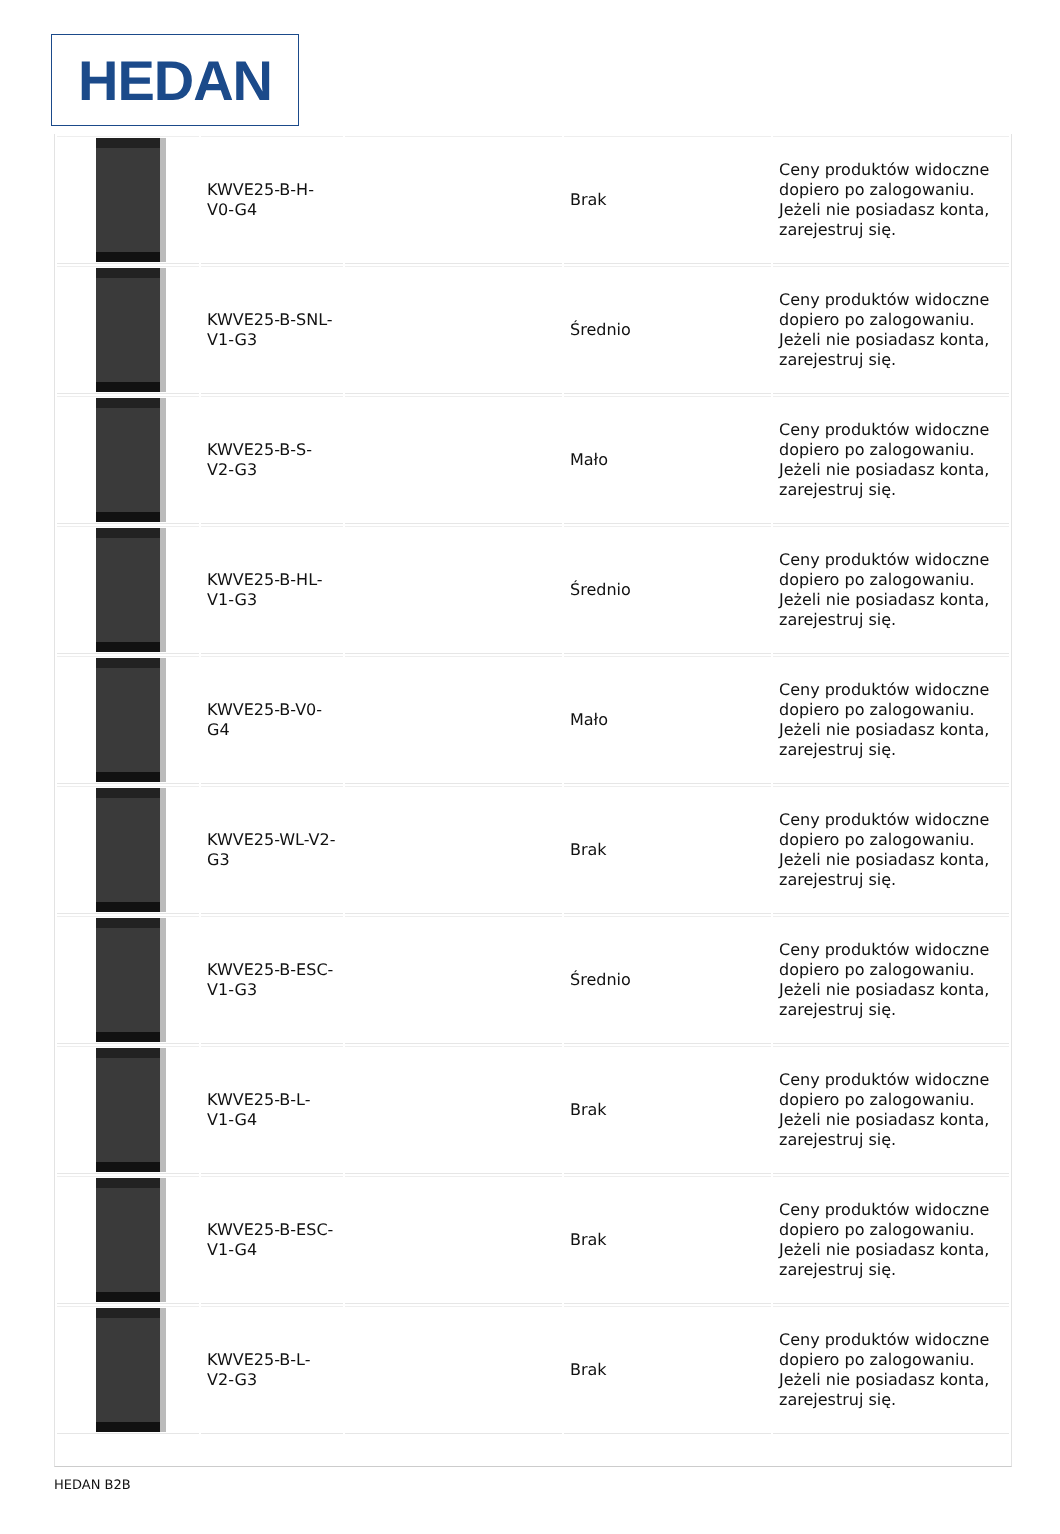HEDAN
| | KWVE25-B-H-V0-G4 | | Brak | Ceny produktów widoczne dopiero po zalogowaniu. Jeżeli nie posiadasz konta, zarejestruj się. |
| | KWVE25-B-SNL-V1-G3 | | Średnio | Ceny produktów widoczne dopiero po zalogowaniu. Jeżeli nie posiadasz konta, zarejestruj się. |
| | KWVE25-B-S-V2-G3 | | Mało | Ceny produktów widoczne dopiero po zalogowaniu. Jeżeli nie posiadasz konta, zarejestruj się. |
| | KWVE25-B-HL-V1-G3 | | Średnio | Ceny produktów widoczne dopiero po zalogowaniu. Jeżeli nie posiadasz konta, zarejestruj się. |
| | KWVE25-B-V0-G4 | | Mało | Ceny produktów widoczne dopiero po zalogowaniu. Jeżeli nie posiadasz konta, zarejestruj się. |
| | KWVE25-WL-V2-G3 | | Brak | Ceny produktów widoczne dopiero po zalogowaniu. Jeżeli nie posiadasz konta, zarejestruj się. |
| | KWVE25-B-ESC-V1-G3 | | Średnio | Ceny produktów widoczne dopiero po zalogowaniu. Jeżeli nie posiadasz konta, zarejestruj się. |
| | KWVE25-B-L-V1-G4 | | Brak | Ceny produktów widoczne dopiero po zalogowaniu. Jeżeli nie posiadasz konta, zarejestruj się. |
| | KWVE25-B-ESC-V1-G4 | | Brak | Ceny produktów widoczne dopiero po zalogowaniu. Jeżeli nie posiadasz konta, zarejestruj się. |
| | KWVE25-B-L-V2-G3 | | Brak | Ceny produktów widoczne dopiero po zalogowaniu. Jeżeli nie posiadasz konta, zarejestruj się. |
HEDAN B2B